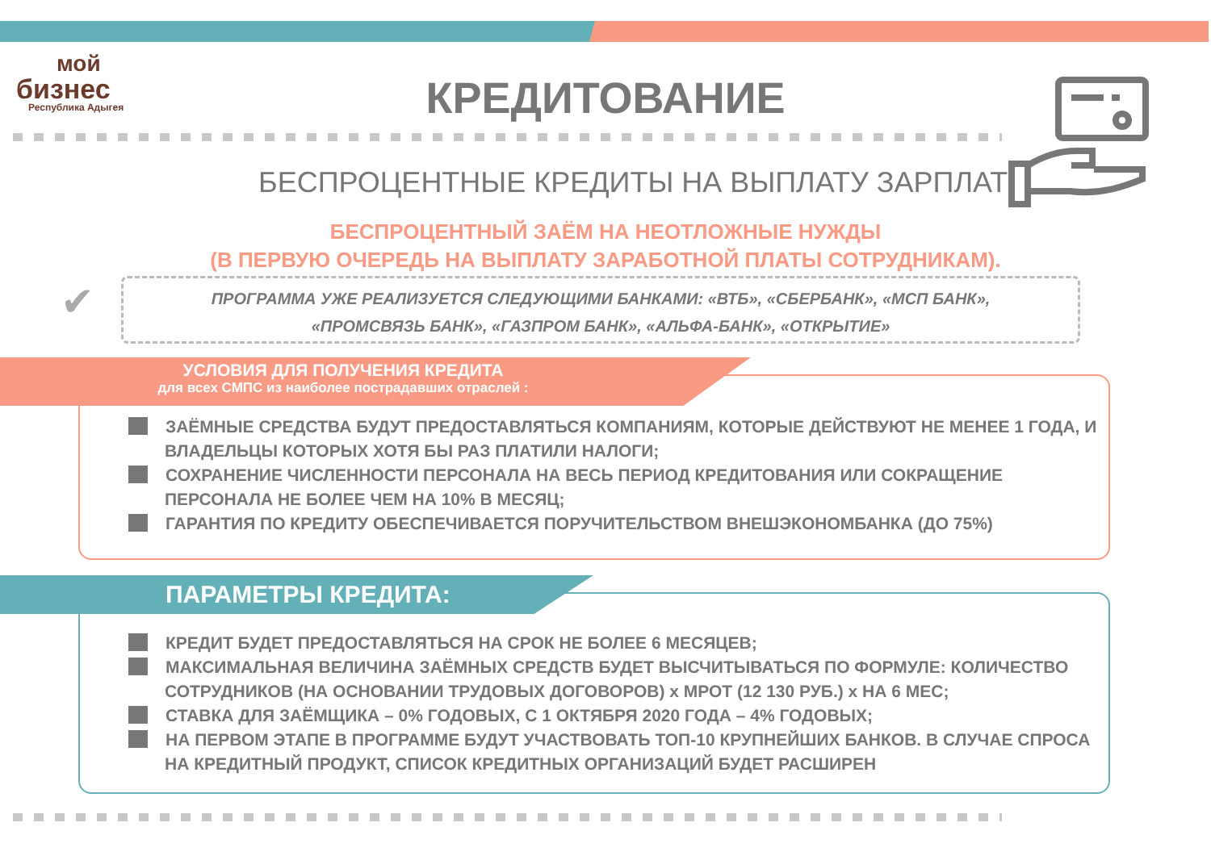мой
бизнес
Республика Адыгея
КРЕДИТОВАНИЕ
БЕСПРОЦЕНТНЫЕ КРЕДИТЫ НА ВЫПЛАТУ ЗАРПЛАТ
БЕСПРОЦЕНТНЫЙ ЗАЁМ НА НЕОТЛОЖНЫЕ НУЖДЫ
(В ПЕРВУЮ ОЧЕРЕДЬ НА ВЫПЛАТУ ЗАРАБОТНОЙ ПЛАТЫ СОТРУДНИКАМ).
✔
ПРОГРАММА УЖЕ РЕАЛИЗУЕТСЯ СЛЕДУЮЩИМИ БАНКАМИ: «ВТБ», «СБЕРБАНК», «МСП БАНК»,
«ПРОМСВЯЗЬ БАНК», «ГАЗПРОМ БАНК», «АЛЬФА-БАНК», «ОТКРЫТИЕ»
ЗАЁМНЫЕ СРЕДСТВА БУДУТ ПРЕДОСТАВЛЯТЬСЯ КОМПАНИЯМ, КОТОРЫЕ ДЕЙСТВУЮТ НЕ МЕНЕЕ 1 ГОДА, И ВЛАДЕЛЬЦЫ КОТОРЫХ ХОТЯ БЫ РАЗ ПЛАТИЛИ НАЛОГИ;
СОХРАНЕНИЕ ЧИСЛЕННОСТИ ПЕРСОНАЛА НА ВЕСЬ ПЕРИОД КРЕДИТОВАНИЯ ИЛИ СОКРАЩЕНИЕ ПЕРСОНАЛА НЕ БОЛЕЕ ЧЕМ НА 10% В МЕСЯЦ;
ГАРАНТИЯ ПО КРЕДИТУ ОБЕСПЕЧИВАЕТСЯ ПОРУЧИТЕЛЬСТВОМ ВНЕШЭКОНОМБАНКА (ДО 75%)
УСЛОВИЯ ДЛЯ ПОЛУЧЕНИЯ КРЕДИТА
для всех СМПС из наиболее пострадавших отраслей :
КРЕДИТ БУДЕТ ПРЕДОСТАВЛЯТЬСЯ НА СРОК НЕ БОЛЕЕ 6 МЕСЯЦЕВ;
МАКСИМАЛЬНАЯ ВЕЛИЧИНА ЗАЁМНЫХ СРЕДСТВ БУДЕТ ВЫСЧИТЫВАТЬСЯ ПО ФОРМУЛЕ: КОЛИЧЕСТВО СОТРУДНИКОВ (НА ОСНОВАНИИ ТРУДОВЫХ ДОГОВОРОВ) x МРОТ (12 130 РУБ.) x НА 6 МЕС;
СТАВКА ДЛЯ ЗАЁМЩИКА – 0% ГОДОВЫХ, С 1 ОКТЯБРЯ 2020 ГОДА – 4% ГОДОВЫХ;
НА ПЕРВОМ ЭТАПЕ В ПРОГРАММЕ БУДУТ УЧАСТВОВАТЬ ТОП-10 КРУПНЕЙШИХ БАНКОВ. В СЛУЧАЕ СПРОСА НА КРЕДИТНЫЙ ПРОДУКТ, СПИСОК КРЕДИТНЫХ ОРГАНИЗАЦИЙ БУДЕТ РАСШИРЕН
ПАРАМЕТРЫ КРЕДИТА: